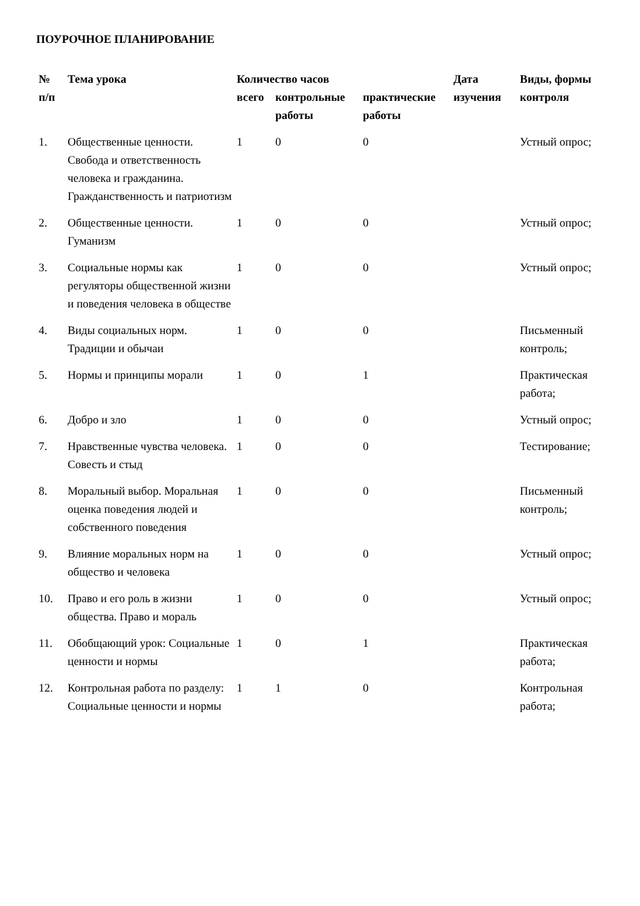ПОУРОЧНОЕ ПЛАНИРОВАНИЕ
| № п/п | Тема урока | Количество часов | | | Дата изучения | Виды, формы контроля |
| --- | --- | --- | --- | --- | --- | --- |
| | | всего | контрольные работы | практические работы | | |
| 1. | Общественные ценности. Свобода и ответственность человека и гражданина. Гражданственность и патриотизм | 1 | 0 | 0 | | Устный опрос; |
| 2. | Общественные ценности. Гуманизм | 1 | 0 | 0 | | Устный опрос; |
| 3. | Социальные нормы как регуляторы общественной жизни и поведения человека в обществе | 1 | 0 | 0 | | Устный опрос; |
| 4. | Виды социальных норм. Традиции и обычаи | 1 | 0 | 0 | | Письменный контроль; |
| 5. | Нормы и принципы морали | 1 | 0 | 1 | | Практическая работа; |
| 6. | Добро и зло | 1 | 0 | 0 | | Устный опрос; |
| 7. | Нравственные чувства человека. Совесть и стыд | 1 | 0 | 0 | | Тестирование; |
| 8. | Моральный выбор. Моральная оценка поведения людей и собственного поведения | 1 | 0 | 0 | | Письменный контроль; |
| 9. | Влияние моральных норм на общество и человека | 1 | 0 | 0 | | Устный опрос; |
| 10. | Право и его роль в жизни общества. Право и мораль | 1 | 0 | 0 | | Устный опрос; |
| 11. | Обобщающий урок: Социальные ценности и нормы | 1 | 0 | 1 | | Практическая работа; |
| 12. | Контрольная работа по разделу: Социальные ценности и нормы | 1 | 1 | 0 | | Контрольная работа; |